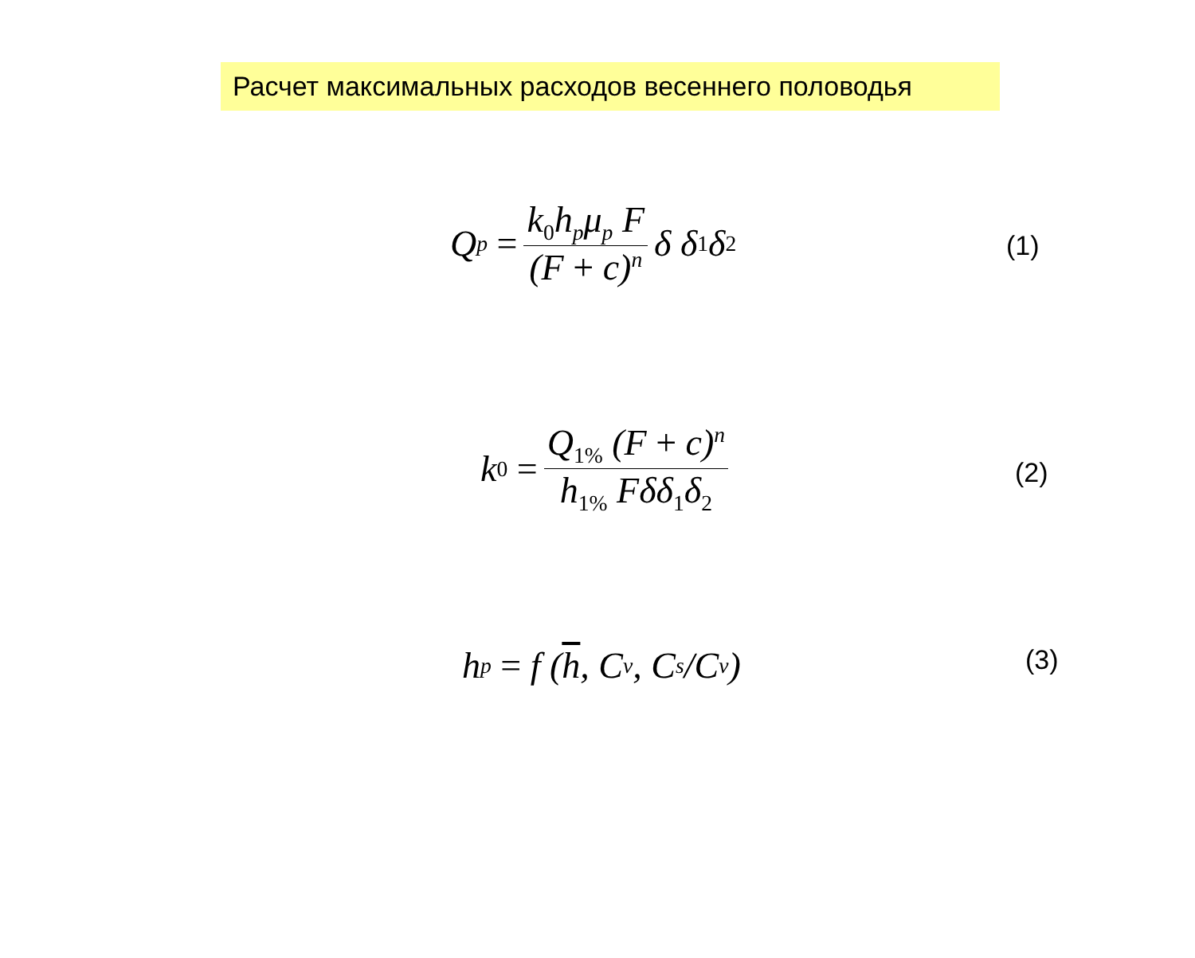Расчет максимальных расходов весеннего половодья
Q<sub>p</sub> = k<sub>0</sub>h<sub>p</sub>μ<sub>p</sub> F (F + c)<sup>n</sup> δ δ<sub>1</sub>δ<sub>2</sub>
(1)
k<sub>0</sub> = Q<sub>1%</sub> (F + c)<sup>n</sup> h<sub>1%</sub> Fδδ<sub>1</sub>δ<sub>2</sub>
(2)
h<sub>p</sub> = f (h, C<sub>v</sub>, C<sub>s</sub> /C<sub>v</sub>) (3)